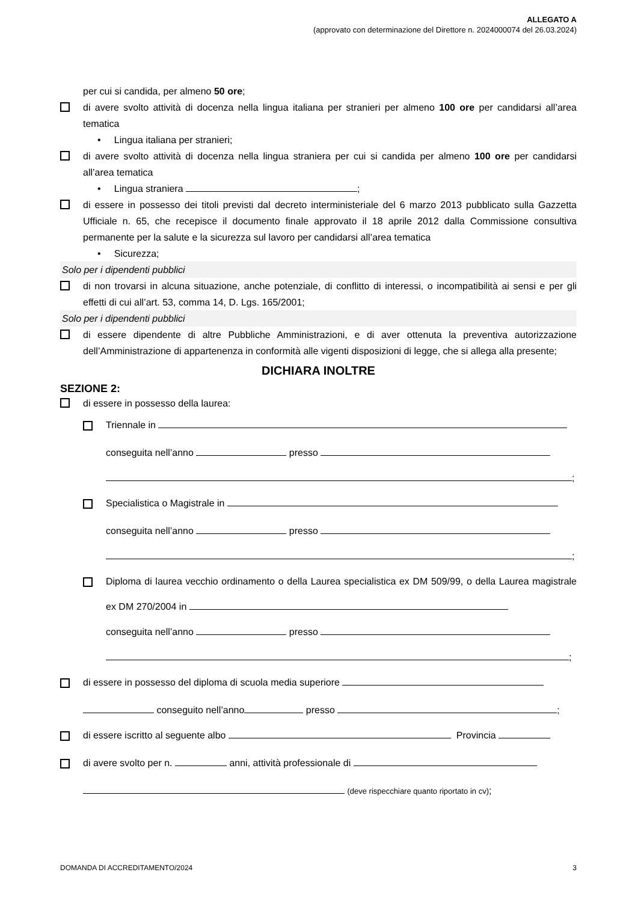ALLEGATO A
(approvato con determinazione del Direttore n. 2024000074 del 26.03.2024)
per cui si candida, per almeno 50 ore;
di avere svolto attività di docenza nella lingua italiana per stranieri per almeno 100 ore per candidarsi all’area tematica
• Lingua italiana per stranieri;
di avere svolto attività di docenza nella lingua straniera per cui si candida per almeno 100 ore per candidarsi all’area tematica
• Lingua straniera ;
di essere in possesso dei titoli previsti dal decreto interministeriale del 6 marzo 2013 pubblicato sulla Gazzetta Ufficiale n. 65, che recepisce il documento finale approvato il 18 aprile 2012 dalla Commissione consultiva permanente per la salute e la sicurezza sul lavoro per candidarsi all’area tematica
• Sicurezza;
Solo per i dipendenti pubblici
di non trovarsi in alcuna situazione, anche potenziale, di conflitto di interessi, o incompatibilità ai sensi e per gli effetti di cui all’art. 53, comma 14, D. Lgs. 165/2001;
Solo per i dipendenti pubblici
di essere dipendente di altre Pubbliche Amministrazioni, e di aver ottenuta la preventiva autorizzazione dell’Amministrazione di appartenenza in conformità alle vigenti disposizioni di legge, che si allega alla presente;
DICHIARA INOLTRE
SEZIONE 2:
di essere in possesso della laurea:
Triennale in
conseguita nell’anno presso
;
Specialistica o Magistrale in
conseguita nell’anno presso
;
Diploma di laurea vecchio ordinamento o della Laurea specialistica ex DM 509/99, o della Laurea magistrale ex DM 270/2004 in
conseguita nell’anno presso
;
di essere in possesso del diploma di scuola media superiore
conseguito nell’anno presso ;
di essere iscritto al seguente albo Provincia
di avere svolto per n. anni, attività professionale di
(deve rispecchiare quanto riportato in cv);
DOMANDA DI ACCREDITAMENTO/2024 3